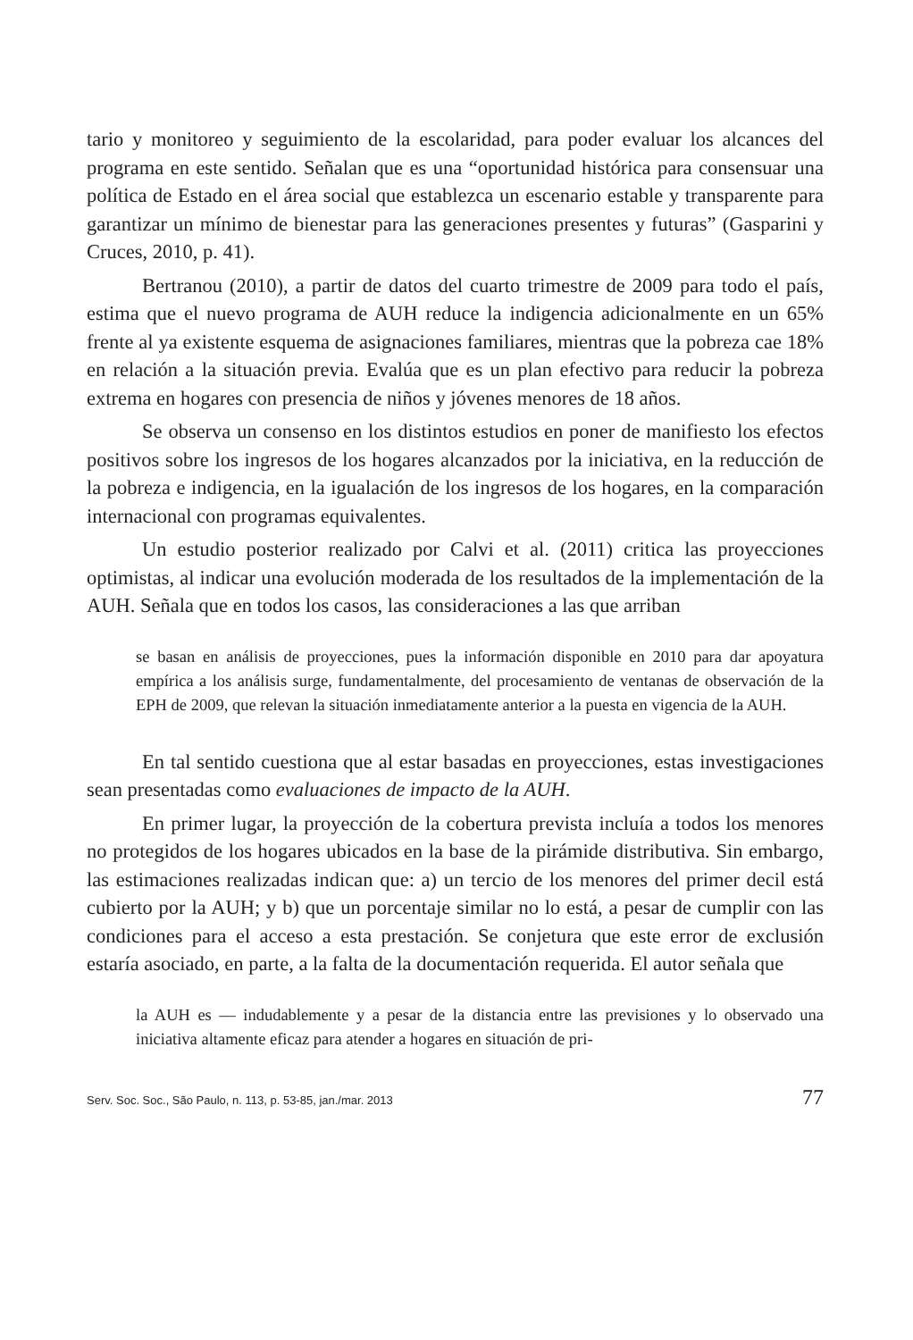tario y monitoreo y seguimiento de la escolaridad, para poder evaluar los alcances del programa en este sentido. Señalan que es una “oportunidad histórica para consensuar una política de Estado en el área social que establezca un escenario estable y transparente para garantizar un mínimo de bienestar para las generaciones presentes y futuras” (Gasparini y Cruces, 2010, p. 41).
Bertranou (2010), a partir de datos del cuarto trimestre de 2009 para todo el país, estima que el nuevo programa de AUH reduce la indigencia adicionalmente en un 65% frente al ya existente esquema de asignaciones familiares, mientras que la pobreza cae 18% en relación a la situación previa. Evalúa que es un plan efectivo para reducir la pobreza extrema en hogares con presencia de niños y jóvenes menores de 18 años.
Se observa un consenso en los distintos estudios en poner de manifiesto los efectos positivos sobre los ingresos de los hogares alcanzados por la iniciativa, en la reducción de la pobreza e indigencia, en la igualación de los ingresos de los hogares, en la comparación internacional con programas equivalentes.
Un estudio posterior realizado por Calvi et al. (2011) critica las proyecciones optimistas, al indicar una evolución moderada de los resultados de la implementación de la AUH. Señala que en todos los casos, las consideraciones a las que arriban
se basan en análisis de proyecciones, pues la información disponible en 2010 para dar apoyatura empírica a los análisis surge, fundamentalmente, del procesamiento de ventanas de observación de la EPH de 2009, que relevan la situación inmediatamente anterior a la puesta en vigencia de la AUH.
En tal sentido cuestiona que al estar basadas en proyecciones, estas investigaciones sean presentadas como evaluaciones de impacto de la AUH.
En primer lugar, la proyección de la cobertura prevista incluía a todos los menores no protegidos de los hogares ubicados en la base de la pirámide distributiva. Sin embargo, las estimaciones realizadas indican que: a) un tercio de los menores del primer decil está cubierto por la AUH; y b) que un porcentaje similar no lo está, a pesar de cumplir con las condiciones para el acceso a esta prestación. Se conjetura que este error de exclusión estaría asociado, en parte, a la falta de la documentación requerida. El autor señala que
la AUH es — indudablemente y a pesar de la distancia entre las previsiones y lo observado una iniciativa altamente eficaz para atender a hogares en situación de pri-
Serv. Soc. Soc., São Paulo, n. 113, p. 53-85, jan./mar. 2013 77